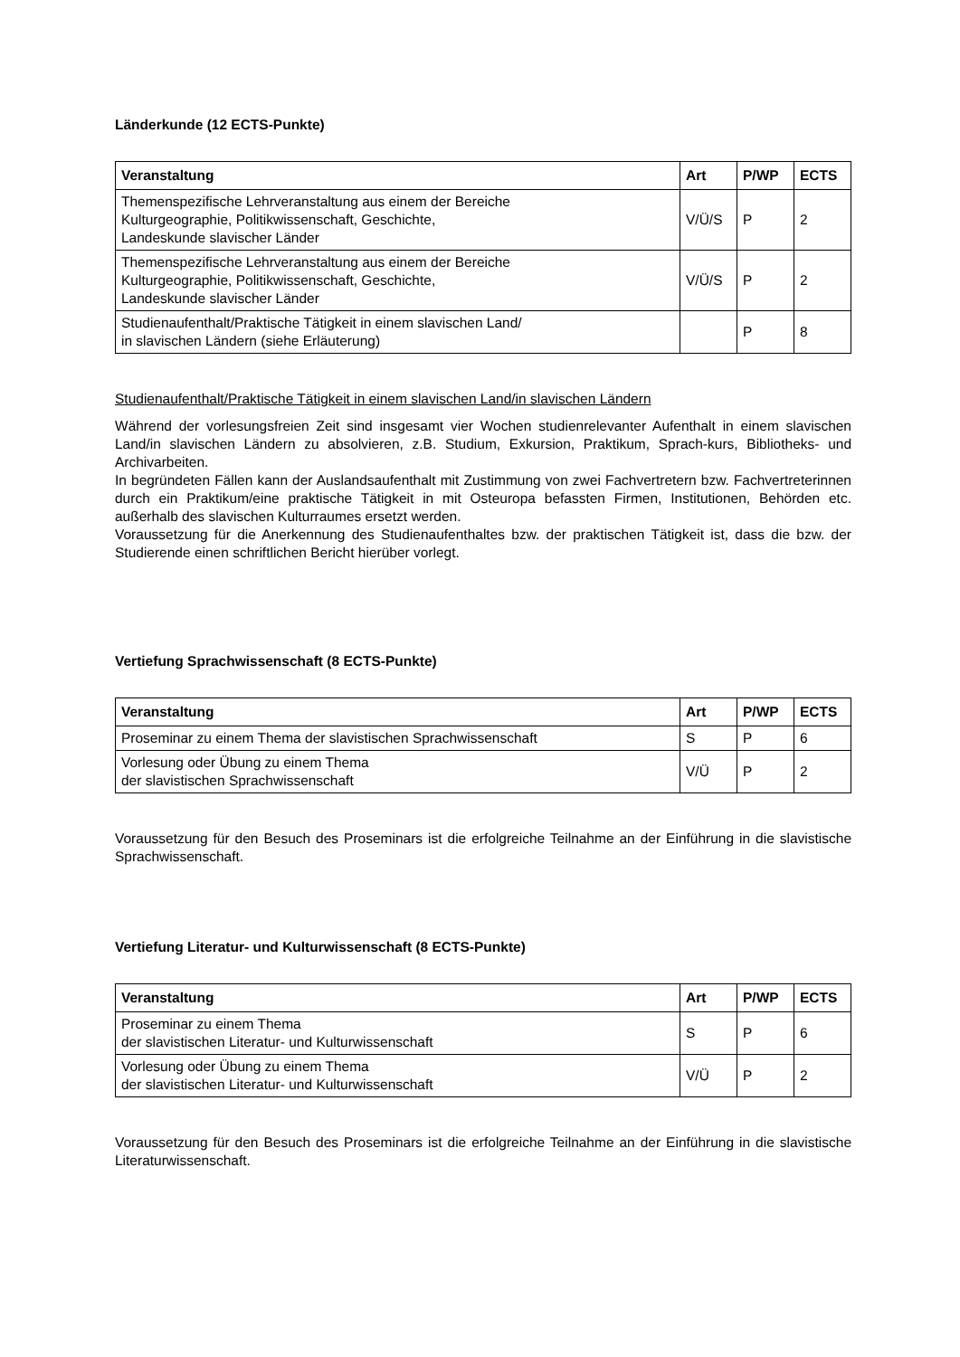Länderkunde (12 ECTS-Punkte)
| Veranstaltung | Art | P/WP | ECTS |
| --- | --- | --- | --- |
| Themenspezifische Lehrveranstaltung aus einem der Bereiche Kulturgeographie, Politikwissenschaft, Geschichte, Landeskunde slavischer Länder | V/Ü/S | P | 2 |
| Themenspezifische Lehrveranstaltung aus einem der Bereiche Kulturgeographie, Politikwissenschaft, Geschichte, Landeskunde slavischer Länder | V/Ü/S | P | 2 |
| Studienaufenthalt/Praktische Tätigkeit in einem slavischen Land/ in slavischen Ländern (siehe Erläuterung) | | P | 8 |
Studienaufenthalt/Praktische Tätigkeit in einem slavischen Land/in slavischen Ländern
Während der vorlesungsfreien Zeit sind insgesamt vier Wochen studienrelevanter Aufenthalt in einem slavischen Land/in slavischen Ländern zu absolvieren, z.B. Studium, Exkursion, Praktikum, Sprach-kurs, Bibliotheks- und Archivarbeiten.
In begründeten Fällen kann der Auslandsaufenthalt mit Zustimmung von zwei Fachvertretern bzw. Fachvertreterinnen durch ein Praktikum/eine praktische Tätigkeit in mit Osteuropa befassten Firmen, Institutionen, Behörden etc. außerhalb des slavischen Kulturraumes ersetzt werden.
Voraussetzung für die Anerkennung des Studienaufenthaltes bzw. der praktischen Tätigkeit ist, dass die bzw. der Studierende einen schriftlichen Bericht hierüber vorlegt.
Vertiefung Sprachwissenschaft (8 ECTS-Punkte)
| Veranstaltung | Art | P/WP | ECTS |
| --- | --- | --- | --- |
| Proseminar zu einem Thema der slavistischen Sprachwissenschaft | S | P | 6 |
| Vorlesung oder Übung zu einem Thema der slavistischen Sprachwissenschaft | V/Ü | P | 2 |
Voraussetzung für den Besuch des Proseminars ist die erfolgreiche Teilnahme an der Einführung in die slavistische Sprachwissenschaft.
Vertiefung Literatur- und Kulturwissenschaft (8 ECTS-Punkte)
| Veranstaltung | Art | P/WP | ECTS |
| --- | --- | --- | --- |
| Proseminar zu einem Thema der slavistischen Literatur- und Kulturwissenschaft | S | P | 6 |
| Vorlesung oder Übung zu einem Thema der slavistischen Literatur- und Kulturwissenschaft | V/Ü | P | 2 |
Voraussetzung für den Besuch des Proseminars ist die erfolgreiche Teilnahme an der Einführung in die slavistische Literaturwissenschaft.